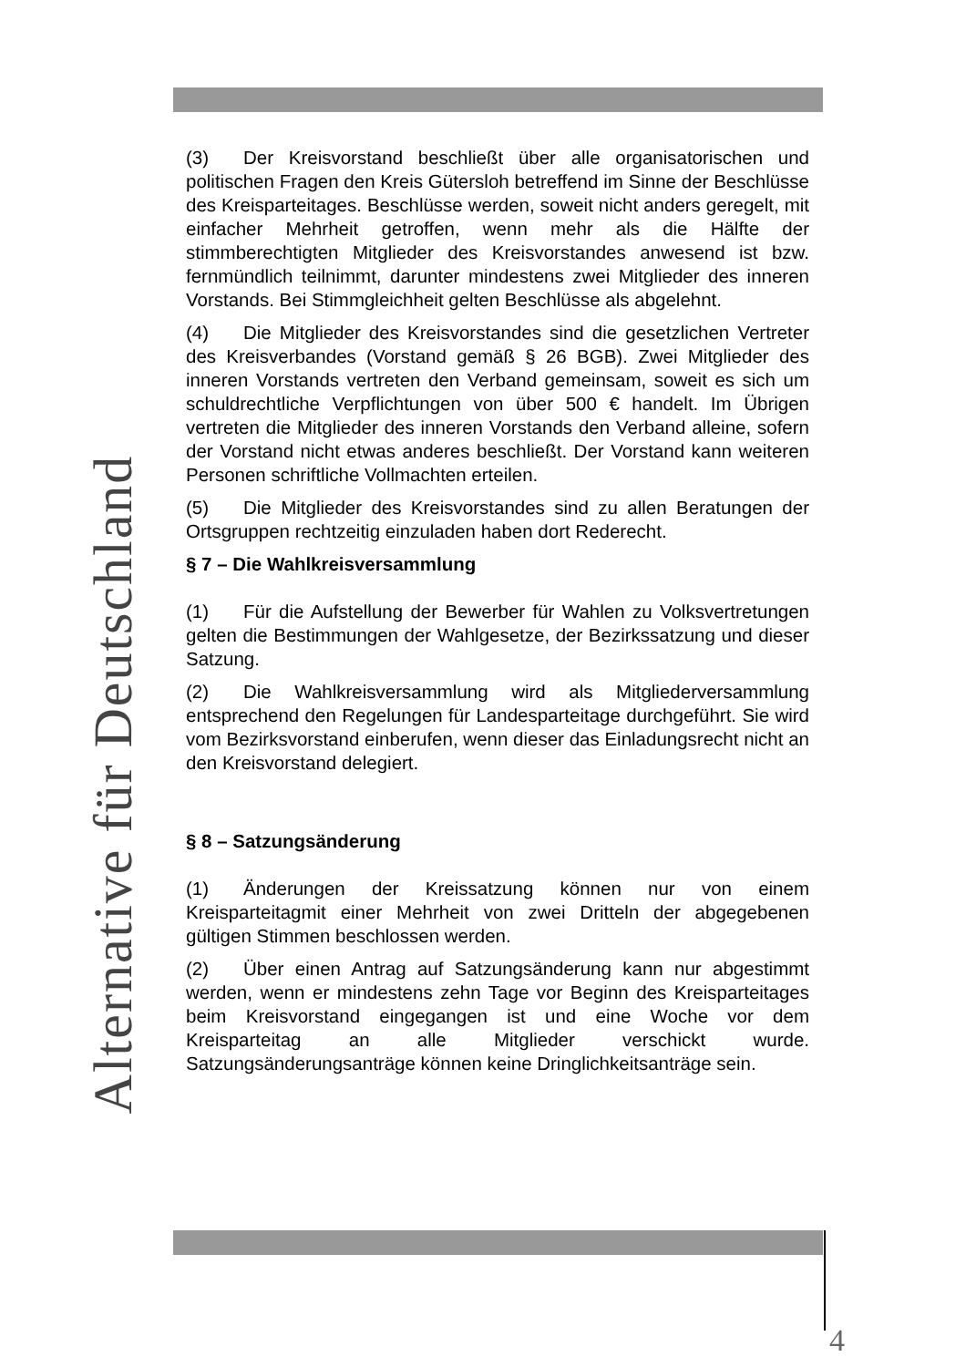Alternative für Deutschland
(3) Der Kreisvorstand beschließt über alle organisatorischen und politischen Fragen den Kreis Gütersloh betreffend im Sinne der Beschlüsse des Kreisparteitages. Beschlüsse werden, soweit nicht anders geregelt, mit einfacher Mehrheit getroffen, wenn mehr als die Hälfte der stimmberechtigten Mitglieder des Kreisvorstandes anwesend ist bzw. fernmündlich teilnimmt, darunter mindestens zwei Mitglieder des inneren Vorstands. Bei Stimmgleichheit gelten Beschlüsse als abgelehnt.
(4) Die Mitglieder des Kreisvorstandes sind die gesetzlichen Vertreter des Kreisverbandes (Vorstand gemäß § 26 BGB). Zwei Mitglieder des inneren Vorstands vertreten den Verband gemeinsam, soweit es sich um schuldrechtliche Verpflichtungen von über 500 € handelt. Im Übrigen vertreten die Mitglieder des inneren Vorstands den Verband alleine, sofern der Vorstand nicht etwas anderes beschließt. Der Vorstand kann weiteren Personen schriftliche Vollmachten erteilen.
(5) Die Mitglieder des Kreisvorstandes sind zu allen Beratungen der Ortsgruppen rechtzeitig einzuladen haben dort Rederecht.
§ 7 – Die Wahlkreisversammlung
(1) Für die Aufstellung der Bewerber für Wahlen zu Volksvertretungen gelten die Bestimmungen der Wahlgesetze, der Bezirkssatzung und dieser Satzung.
(2) Die Wahlkreisversammlung wird als Mitgliederversammlung entsprechend den Regelungen für Landesparteitage durchgeführt. Sie wird vom Bezirksvorstand einberufen, wenn dieser das Einladungsrecht nicht an den Kreisvorstand delegiert.
§ 8 – Satzungsänderung
(1) Änderungen der Kreissatzung können nur von einem Kreisparteitagmit einer Mehrheit von zwei Dritteln der abgegebenen gültigen Stimmen beschlossen werden.
(2) Über einen Antrag auf Satzungsänderung kann nur abgestimmt werden, wenn er mindestens zehn Tage vor Beginn des Kreisparteitages beim Kreisvorstand eingegangen ist und eine Woche vor dem Kreisparteitag an alle Mitglieder verschickt wurde. Satzungsänderungsanträge können keine Dringlichkeitsanträge sein.
4